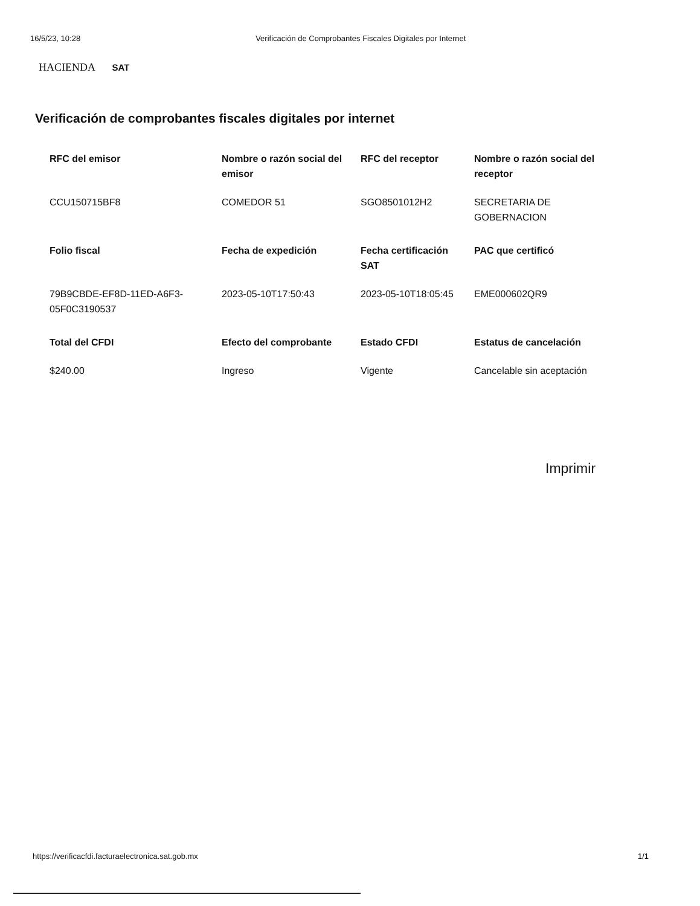16/5/23, 10:28 Verificación de Comprobantes Fiscales Digitales por Internet
HACIENDA SAT
Verificación de comprobantes fiscales digitales por internet
| RFC del emisor | Nombre o razón social del emisor | RFC del receptor | Nombre o razón social del receptor |
| --- | --- | --- | --- |
| CCU150715BF8 | COMEDOR 51 | SGO8501012H2 | SECRETARIA DE GOBERNACION |
| Folio fiscal | Fecha de expedición | Fecha certificación SAT | PAC que certificó |
| 79B9CBDE-EF8D-11ED-A6F3-05F0C3190537 | 2023-05-10T17:50:43 | 2023-05-10T18:05:45 | EME000602QR9 |
| Total del CFDI | Efecto del comprobante | Estado CFDI | Estatus de cancelación |
| $240.00 | Ingreso | Vigente | Cancelable sin aceptación |
Imprimir
https://verificacfdi.facturaelectronica.sat.gob.mx 1/1